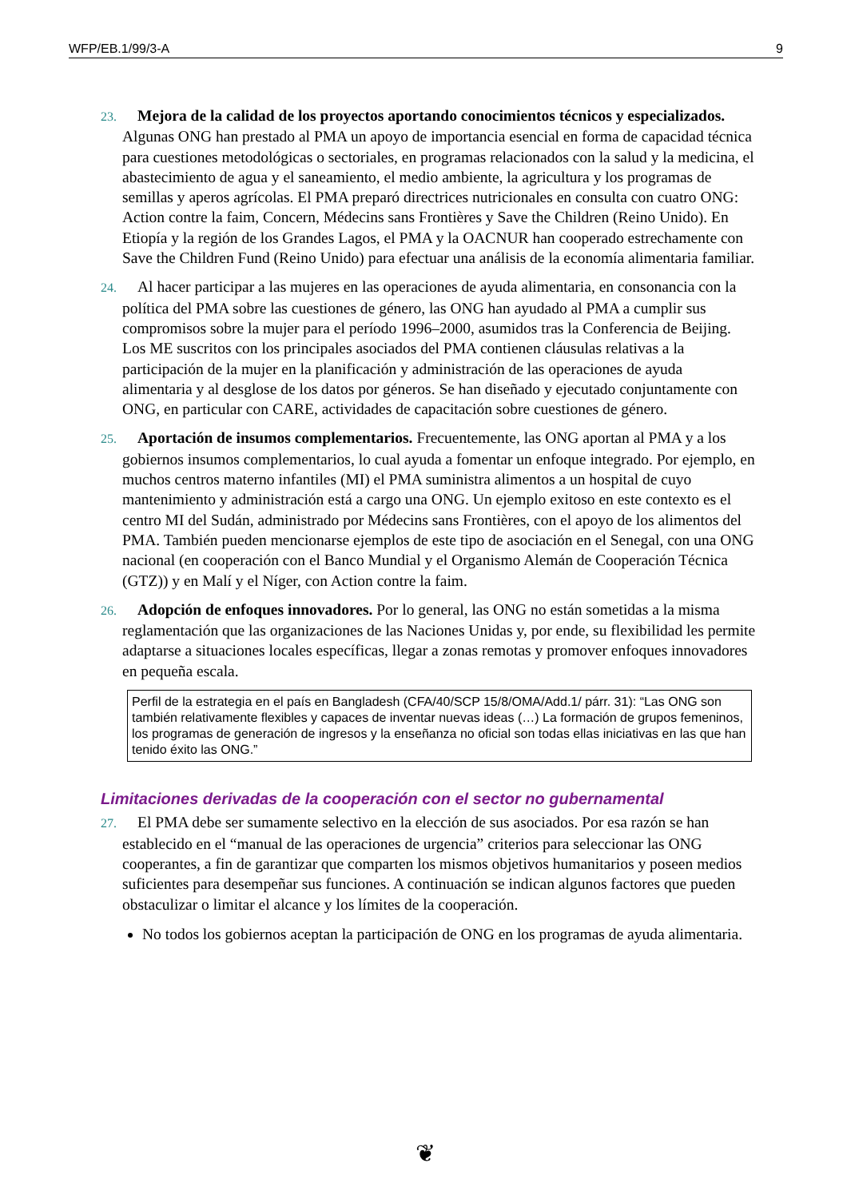WFP/EB.1/99/3-A 9
23. Mejora de la calidad de los proyectos aportando conocimientos técnicos y especializados. Algunas ONG han prestado al PMA un apoyo de importancia esencial en forma de capacidad técnica para cuestiones metodológicas o sectoriales, en programas relacionados con la salud y la medicina, el abastecimiento de agua y el saneamiento, el medio ambiente, la agricultura y los programas de semillas y aperos agrícolas. El PMA preparó directrices nutricionales en consulta con cuatro ONG: Action contre la faim, Concern, Médecins sans Frontières y Save the Children (Reino Unido). En Etiopía y la región de los Grandes Lagos, el PMA y la OACNUR han cooperado estrechamente con Save the Children Fund (Reino Unido) para efectuar una análisis de la economía alimentaria familiar.
24. Al hacer participar a las mujeres en las operaciones de ayuda alimentaria, en consonancia con la política del PMA sobre las cuestiones de género, las ONG han ayudado al PMA a cumplir sus compromisos sobre la mujer para el período 1996–2000, asumidos tras la Conferencia de Beijing. Los ME suscritos con los principales asociados del PMA contienen cláusulas relativas a la participación de la mujer en la planificación y administración de las operaciones de ayuda alimentaria y al desglose de los datos por géneros. Se han diseñado y ejecutado conjuntamente con ONG, en particular con CARE, actividades de capacitación sobre cuestiones de género.
25. Aportación de insumos complementarios. Frecuentemente, las ONG aportan al PMA y a los gobiernos insumos complementarios, lo cual ayuda a fomentar un enfoque integrado. Por ejemplo, en muchos centros materno infantiles (MI) el PMA suministra alimentos a un hospital de cuyo mantenimiento y administración está a cargo una ONG. Un ejemplo exitoso en este contexto es el centro MI del Sudán, administrado por Médecins sans Frontières, con el apoyo de los alimentos del PMA. También pueden mencionarse ejemplos de este tipo de asociación en el Senegal, con una ONG nacional (en cooperación con el Banco Mundial y el Organismo Alemán de Cooperación Técnica (GTZ)) y en Malí y el Níger, con Action contre la faim.
26. Adopción de enfoques innovadores. Por lo general, las ONG no están sometidas a la misma reglamentación que las organizaciones de las Naciones Unidas y, por ende, su flexibilidad les permite adaptarse a situaciones locales específicas, llegar a zonas remotas y promover enfoques innovadores en pequeña escala.
Perfil de la estrategia en el país en Bangladesh (CFA/40/SCP 15/8/OMA/Add.1/ párr. 31): “Las ONG son también relativamente flexibles y capaces de inventar nuevas ideas (…) La formación de grupos femeninos, los programas de generación de ingresos y la enseñanza no oficial son todas ellas iniciativas en las que han tenido éxito las ONG.”
Limitaciones derivadas de la cooperación con el sector no gubernamental
27. El PMA debe ser sumamente selectivo en la elección de sus asociados. Por esa razón se han establecido en el “manual de las operaciones de urgencia” criterios para seleccionar las ONG cooperantes, a fin de garantizar que comparten los mismos objetivos humanitarios y poseen medios suficientes para desempeñar sus funciones. A continuación se indican algunos factores que pueden obstaculizar o limitar el alcance y los límites de la cooperación.
No todos los gobiernos aceptan la participación de ONG en los programas de ayuda alimentaria.
❦